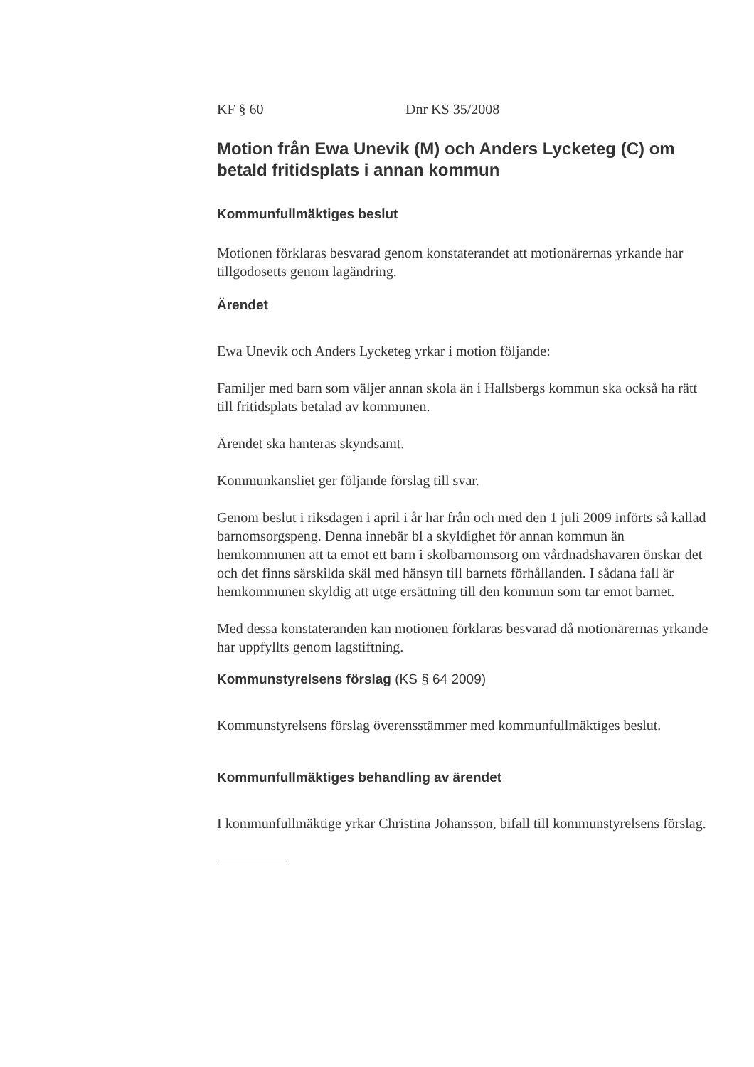KF § 60 Dnr KS 35/2008
Motion från Ewa Unevik (M) och Anders Lycketeg (C) om betald fritidsplats i annan kommun
Kommunfullmäktiges beslut
Motionen förklaras besvarad genom konstaterandet att motionärernas yrkande har tillgodosetts genom lagändring.
Ärendet
Ewa Unevik och Anders Lycketeg yrkar i motion följande:
Familjer med barn som väljer annan skola än i Hallsbergs kommun ska också ha rätt till fritidsplats betalad av kommunen.
Ärendet ska hanteras skyndsamt.
Kommunkansliet ger följande förslag till svar.
Genom beslut i riksdagen i april i år har från och med den 1 juli 2009 införts så kallad barnomsorgspeng. Denna innebär bl a skyldighet för annan kommun än hemkommunen att ta emot ett barn i skolbarnomsorg om vårdnadshavaren önskar det och det finns särskilda skäl med hänsyn till barnets förhållanden. I sådana fall är hemkommunen skyldig att utge ersättning till den kommun som tar emot barnet.
Med dessa konstateranden kan motionen förklaras besvarad då motionärernas yrkande har uppfyllts genom lagstiftning.
Kommunstyrelsens förslag (KS § 64 2009)
Kommunstyrelsens förslag överensstämmer med kommunfullmäktiges beslut.
Kommunfullmäktiges behandling av ärendet
I kommunfullmäktige yrkar Christina Johansson, bifall till kommunstyrelsens förslag.